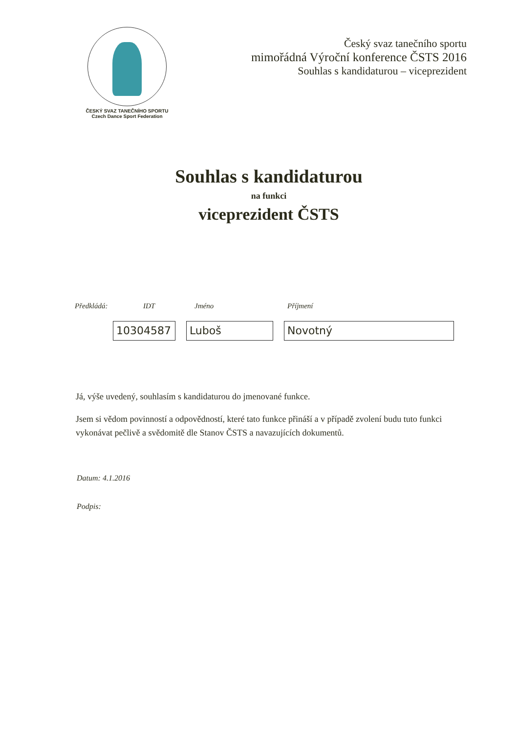ČESKÝ SVAZ TANEČNÍHO SPORTU
Czech Dance Sport Federation
Český svaz tanečního sportu
mimořádná Výroční konference ČSTS 2016
Souhlas s kandidaturou – viceprezident
Souhlas s kandidaturou
na funkci
viceprezident ČSTS
Předkládá: IDT Jméno Příjmení
10304587 Luboš Novotný
Já, výše uvedený, souhlasím s kandidaturou do jmenované funkce.
Jsem si vědom povinností a odpovědností, které tato funkce přináší a v případě zvolení budu tuto funkci vykonávat pečlivě a svědomitě dle Stanov ČSTS a navazujících dokumentů.
Datum: 4.1.2016
Podpis: